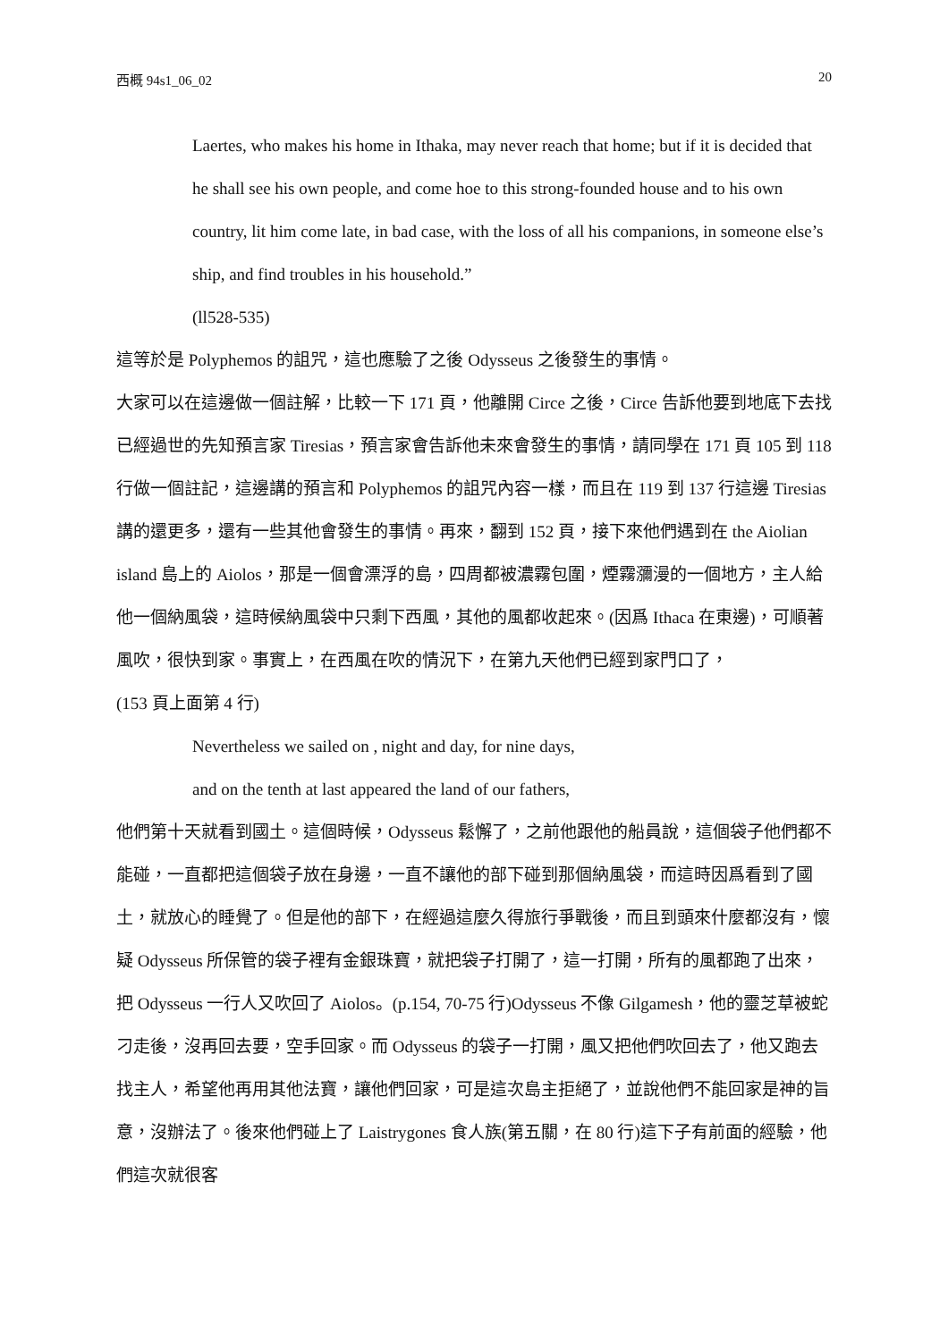西概 94s1_06_02 20
Laertes, who makes his home in Ithaka, may never reach that home; but if it is decided that he shall see his own people, and come hoe to this strong-founded house and to his own country, lit him come late, in bad case, with the loss of all his companions, in someone else’s ship, and find troubles in his household.”
(ll528-535)
這等於是 Polyphemos 的詛咒，這也應驗了之後 Odysseus 之後發生的事情。
大家可以在這邊做一個註解，比較一下 171 頁，他離開 Circe 之後，Circe 告訴他要到地底下去找已經過世的先知預言家 Tiresias，預言家會告訴他未來會發生的事情，請同學在 171 頁 105 到 118 行做一個註記，這邊講的預言和 Polyphemos 的詛咒內容一樣，而且在 119 到 137 行這邊 Tiresias 講的還更多，還有一些其他會發生的事情。再來，翻到 152 頁，接下來他們遇到在 the Aiolian island 島上的 Aiolos，那是一個會漂浮的島，四周都被濃霧包圍，煙霧瀰漫的一個地方，主人給他一個納風袋，這時候納風袋中只剩下西風，其他的風都收起來。(因爲 Ithaca 在東邊)，可順著風吹，很快到家。事實上，在西風在吹的情況下，在第九天他們已經到家門口了，
(153 頁上面第 4 行)
Nevertheless we sailed on , night and day, for nine days,
and on the tenth at last appeared the land of our fathers,
他們第十天就看到國土。這個時候，Odysseus 鬆懈了，之前他跟他的船員說，這個袋子他們都不能碰，一直都把這個袋子放在身邊，一直不讓他的部下碰到那個納風袋，而這時因爲看到了國土，就放心的睡覺了。但是他的部下，在經過這麼久得旅行爭戰後，而且到頭來什麼都沒有，懷疑 Odysseus 所保管的袋子裡有金銀珠寶，就把袋子打開了，這一打開，所有的風都跑了出來，把 Odysseus 一行人又吹回了 Aiolos。(p.154, 70-75 行)Odysseus 不像 Gilgamesh，他的靈芝草被蛇刁走後，沒再回去要，空手回家。而 Odysseus 的袋子一打開，風又把他們吹回去了，他又跑去找主人，希望他再用其他法寶，讓他們回家，可是這次島主拒絕了，並說他們不能回家是神的旨意，沒辦法了。後來他們碰上了 Laistrygones 食人族(第五關，在 80 行)這下子有前面的經驗，他們這次就很客